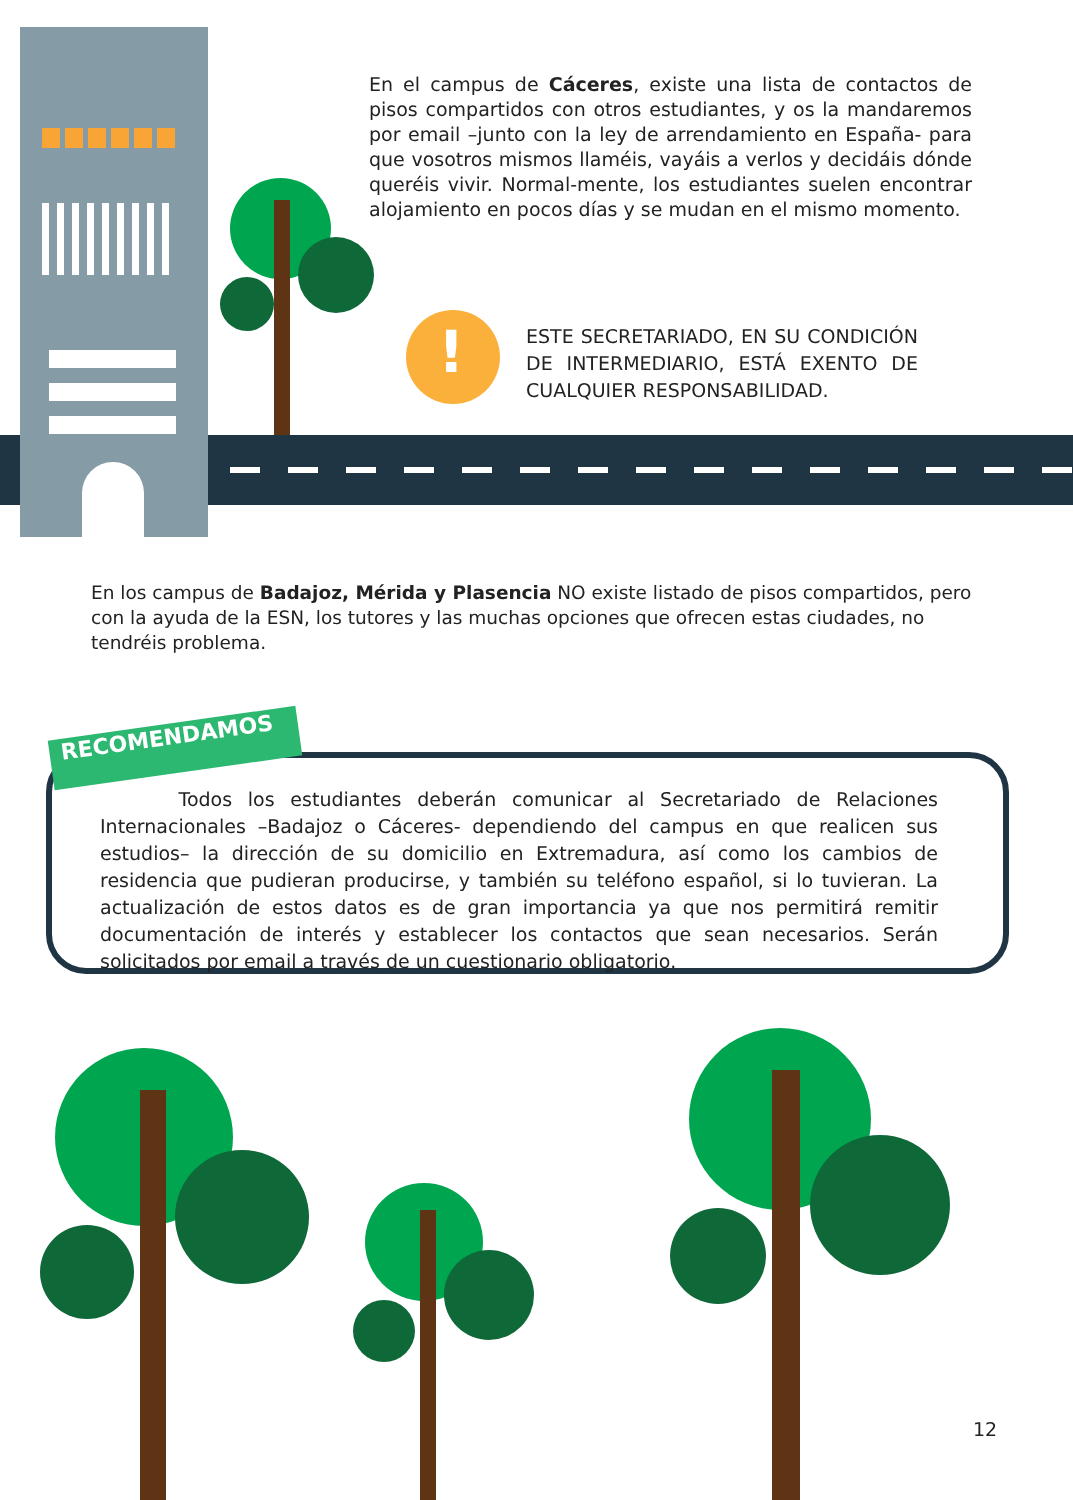En el campus de Cáceres, existe una lista de contactos de pisos compartidos con otros estudiantes, y os la mandaremos por email –junto con la ley de arrendamiento en España- para que vosotros mismos llaméis, vayáis a verlos y decidáis dónde queréis vivir. Normal-mente, los estudiantes suelen encontrar alojamiento en pocos días y se mudan en el mismo momento.
!
ESTE SECRETARIADO, EN SU CONDICIÓN DE INTERMEDIARIO, ESTÁ EXENTO DE CUALQUIER RESPONSABILIDAD.
En los campus de Badajoz, Mérida y Plasencia NO existe listado de pisos compartidos, pero con la ayuda de la ESN, los tutores y las muchas opciones que ofrecen estas ciudades, no tendréis problema.
RECOMENDAMOS
Todos los estudiantes deberán comunicar al Secretariado de Relaciones Internacionales –Badajoz o Cáceres- dependiendo del campus en que realicen sus estudios– la dirección de su domicilio en Extremadura, así como los cambios de residencia que pudieran producirse, y también su teléfono español, si lo tuvieran. La actualización de estos datos es de gran importancia ya que nos permitirá remitir documentación de interés y establecer los contactos que sean necesarios. Serán solicitados por email a través de un cuestionario obligatorio.
12